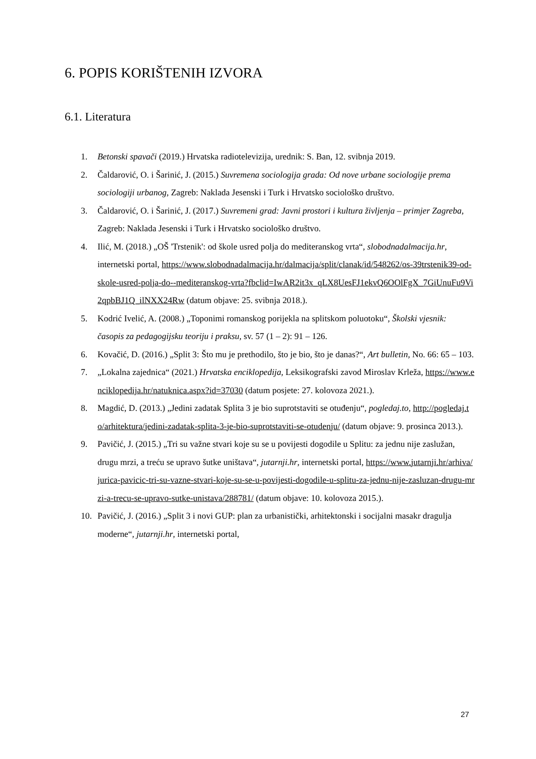6. POPIS KORIŠTENIH IZVORA
6.1. Literatura
1. Betonski spavači (2019.) Hrvatska radiotelevizija, urednik: S. Ban, 12. svibnja 2019.
2. Čaldarović, O. i Šarinić, J. (2015.) Suvremena sociologija grada: Od nove urbane sociologije prema sociologiji urbanog, Zagreb: Naklada Jesenski i Turk i Hrvatsko sociološko društvo.
3. Čaldarović, O. i Šarinić, J. (2017.) Suvremeni grad: Javni prostori i kultura življenja – primjer Zagreba, Zagreb: Naklada Jesenski i Turk i Hrvatsko sociološko društvo.
4. Ilić, M. (2018.) „OŠ 'Trstenik': od škole usred polja do mediteranskog vrta“, slobodnadalmacija.hr, internetski portal, https://www.slobodnadalmacija.hr/dalmacija/split/clanak/id/548262/os-39trstenik39-od-skole-usred-polja-do--mediteranskog-vrta?fbclid=IwAR2it3x_qLX8UesFJ1ekvQ6OOlFgX_7GiUnuFu9Vi2qpbBJ1Q_ilNXX24Rw (datum objave: 25. svibnja 2018.).
5. Kodrić Ivelić, A. (2008.) „Toponimi romanskog porijekla na splitskom poluotoku“, Školski vjesnik: časopis za pedagogijsku teoriju i praksu, sv. 57 (1 – 2): 91 – 126.
6. Kovačić, D. (2016.) „Split 3: Što mu je prethodilo, što je bio, što je danas?“, Art bulletin, No. 66: 65 – 103.
7. „Lokalna zajednica“ (2021.) Hrvatska enciklopedija, Leksikografski zavod Miroslav Krleža, https://www.enciklopedija.hr/natuknica.aspx?id=37030 (datum posjete: 27. kolovoza 2021.).
8. Magdić, D. (2013.) „Jedini zadatak Splita 3 je bio suprotstaviti se otuđenju“, pogledaj.to, http://pogledaj.to/arhitektura/jedini-zadatak-splita-3-je-bio-suprotstaviti-se-otudenju/ (datum objave: 9. prosinca 2013.).
9. Pavičić, J. (2015.) „Tri su važne stvari koje su se u povijesti dogodile u Splitu: za jednu nije zaslužan, drugu mrzi, a treću se upravo šutke uništava“, jutarnji.hr, internetski portal, https://www.jutarnji.hr/arhiva/jurica-pavicic-tri-su-vazne-stvari-koje-su-se-u-povijesti-dogodile-u-splitu-za-jednu-nije-zasluzan-drugu-mrzi-a-trecu-se-upravo-sutke-unistava/288781/ (datum objave: 10. kolovoza 2015.).
10. Pavičić, J. (2016.) „Split 3 i novi GUP: plan za urbanistički, arhitektonski i socijalni masakr dragulja moderne“, jutarnji.hr, internetski portal,
27